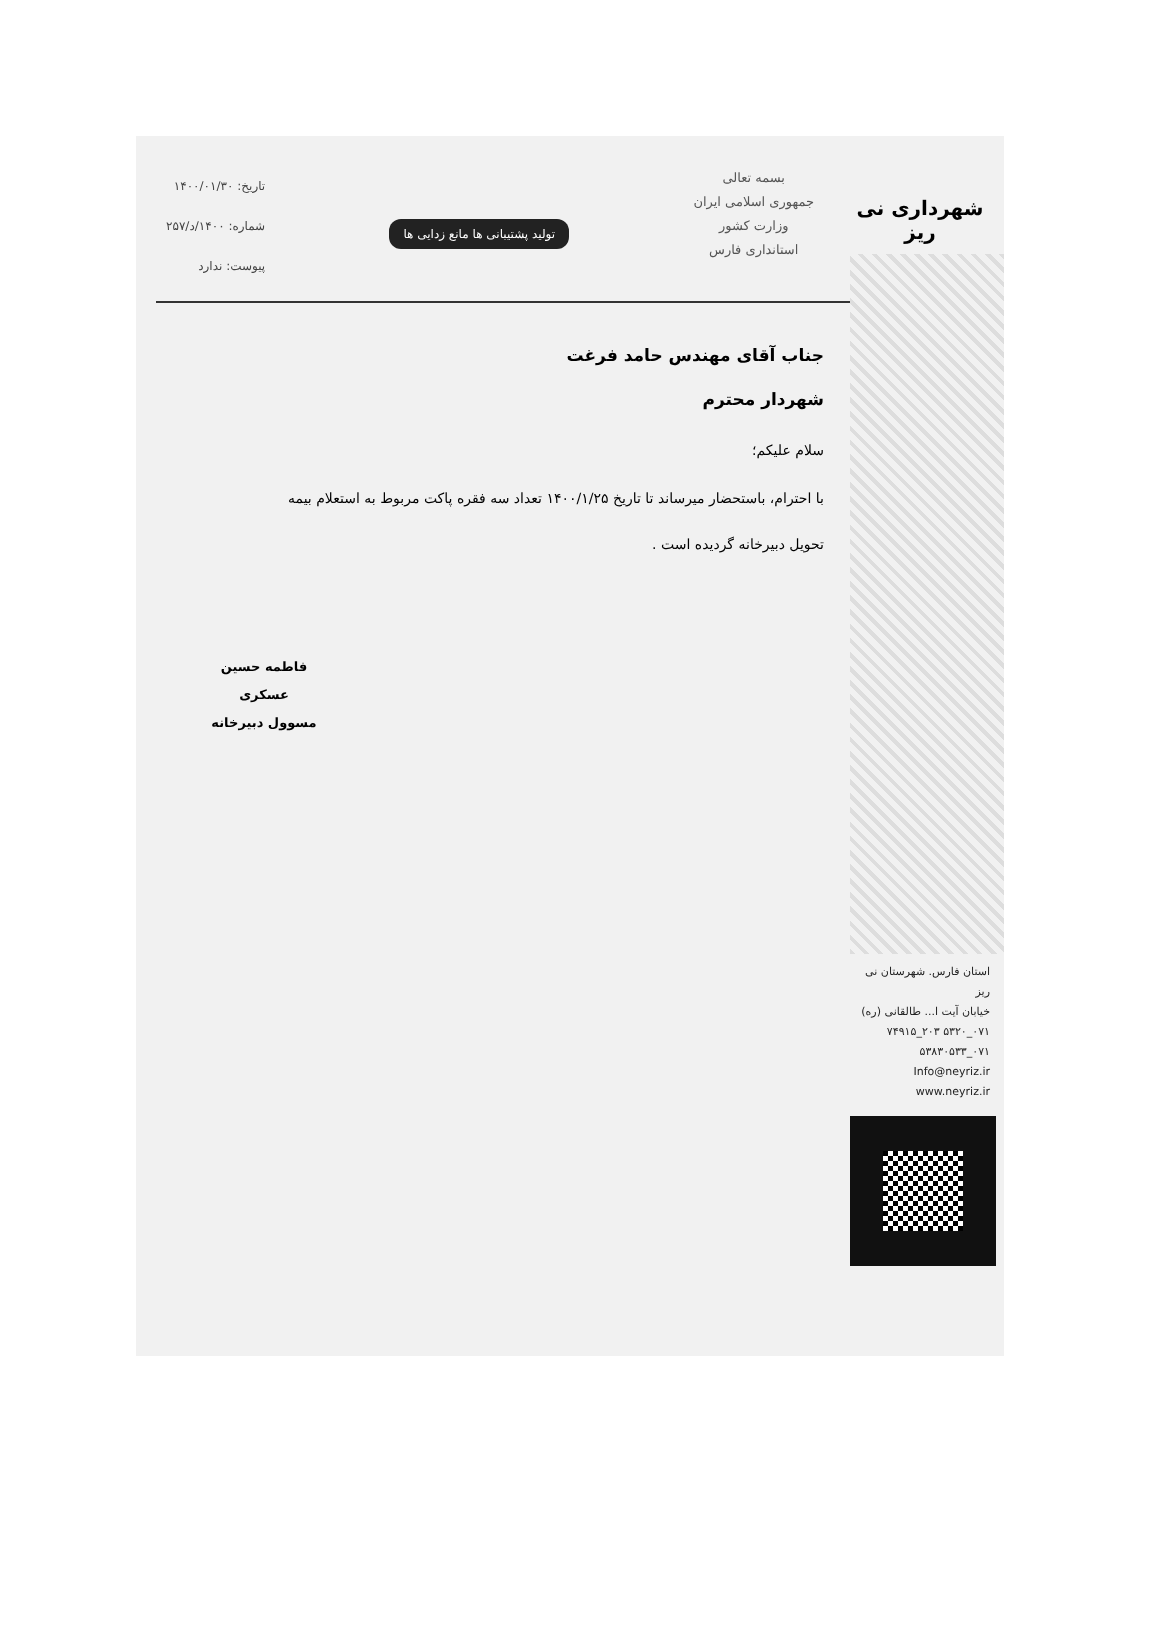شهرداری نی ریز
استان فارس. شهرستان نی ریز
خیابان آیت ا... طالقانی (ره)
۰۷۱_۵۳۲۰ ۲۰۳_۷۴۹۱۵
۰۷۱_۵۳۸۳۰۵۳۳
Info@neyriz.ir
www.neyriz.ir
بسمه تعالی
جمهوری اسلامی ایران
وزارت کشور
استانداری فارس
تولید پشتیبانی ها مانع زدایی ها
تاریخ: ۱۴۰۰/۰۱/۳۰
شماره: ۱۴۰۰/د/۲۵۷
پیوست: ندارد
جناب آقای مهندس حامد فرغت
شهردار محترم
سلام علیکم؛
با احترام، باستحضار میرساند تا تاریخ ۱۴۰۰/۱/۲۵ تعداد سه فقره پاکت مربوط به استعلام بیمه
تحویل دبیرخانه گردیده است .
فاطمه حسین عسکری
مسوول دبیرخانه